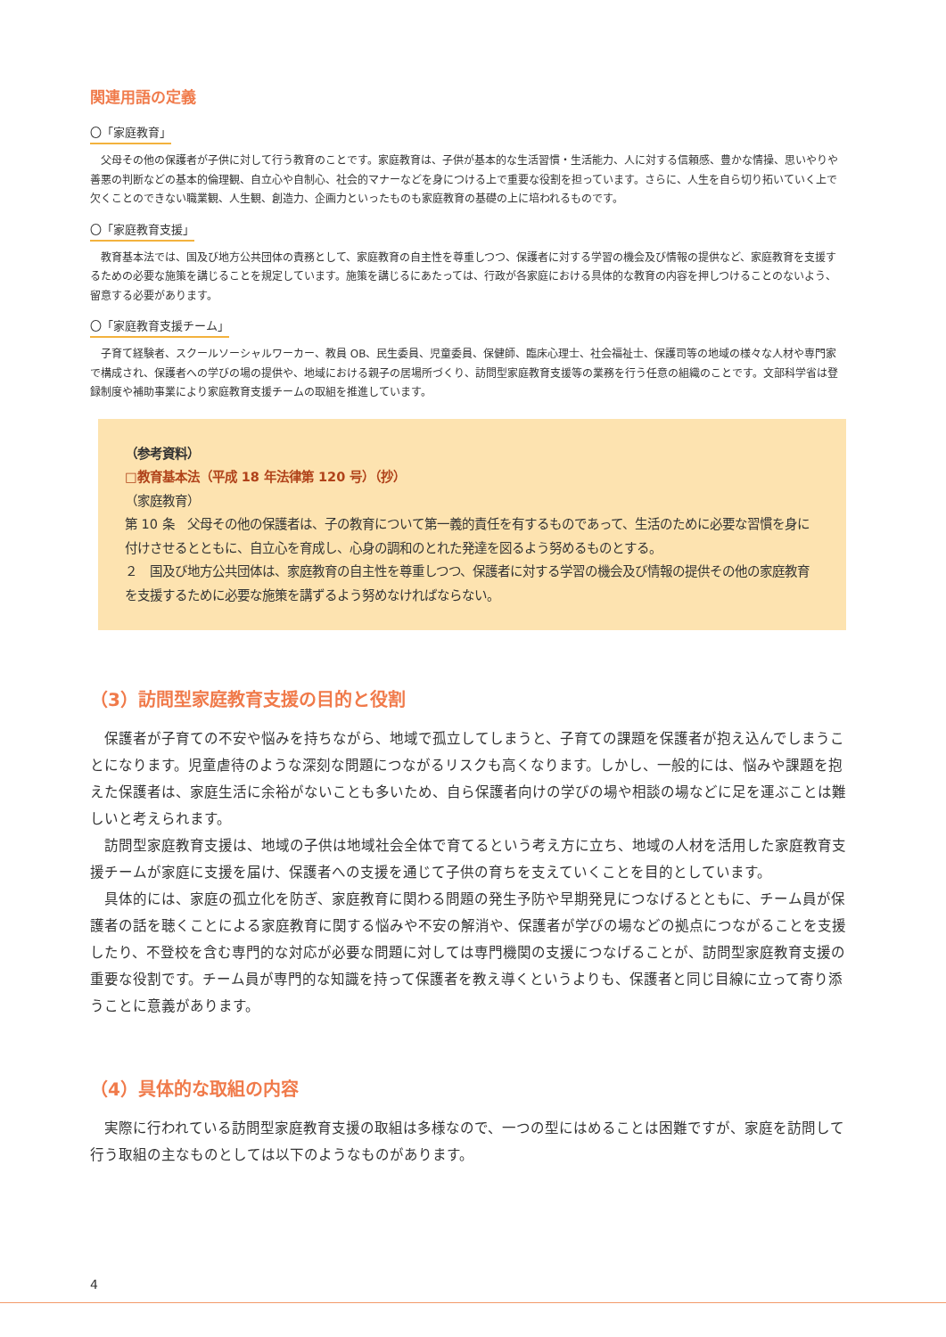関連用語の定義
〇「家庭教育」
父母その他の保護者が子供に対して行う教育のことです。家庭教育は、子供が基本的な生活習慣・生活能力、人に対する信頼感、豊かな情操、思いやりや善悪の判断などの基本的倫理観、自立心や自制心、社会的マナーなどを身につける上で重要な役割を担っています。さらに、人生を自ら切り拓いていく上で欠くことのできない職業観、人生観、創造力、企画力といったものも家庭教育の基礎の上に培われるものです。
〇「家庭教育支援」
教育基本法では、国及び地方公共団体の責務として、家庭教育の自主性を尊重しつつ、保護者に対する学習の機会及び情報の提供など、家庭教育を支援するための必要な施策を講じることを規定しています。施策を講じるにあたっては、行政が各家庭における具体的な教育の内容を押しつけることのないよう、留意する必要があります。
〇「家庭教育支援チーム」
子育て経験者、スクールソーシャルワーカー、教員 OB、民生委員、児童委員、保健師、臨床心理士、社会福祉士、保護司等の地域の様々な人材や専門家で構成され、保護者への学びの場の提供や、地域における親子の居場所づくり、訪問型家庭教育支援等の業務を行う任意の組織のことです。文部科学省は登録制度や補助事業により家庭教育支援チームの取組を推進しています。
（参考資料）
□教育基本法（平成 18 年法律第 120 号）（抄）
（家庭教育）
第 10 条　父母その他の保護者は、子の教育について第一義的責任を有するものであって、生活のために必要な習慣を身に付けさせるとともに、自立心を育成し、心身の調和のとれた発達を図るよう努めるものとする。
２　国及び地方公共団体は、家庭教育の自主性を尊重しつつ、保護者に対する学習の機会及び情報の提供その他の家庭教育を支援するために必要な施策を講ずるよう努めなければならない。
（3）訪問型家庭教育支援の目的と役割
保護者が子育ての不安や悩みを持ちながら、地域で孤立してしまうと、子育ての課題を保護者が抱え込んでしまうことになります。児童虐待のような深刻な問題につながるリスクも高くなります。しかし、一般的には、悩みや課題を抱えた保護者は、家庭生活に余裕がないことも多いため、自ら保護者向けの学びの場や相談の場などに足を運ぶことは難しいと考えられます。
訪問型家庭教育支援は、地域の子供は地域社会全体で育てるという考え方に立ち、地域の人材を活用した家庭教育支援チームが家庭に支援を届け、保護者への支援を通じて子供の育ちを支えていくことを目的としています。
具体的には、家庭の孤立化を防ぎ、家庭教育に関わる問題の発生予防や早期発見につなげるとともに、チーム員が保護者の話を聴くことによる家庭教育に関する悩みや不安の解消や、保護者が学びの場などの拠点につながることを支援したり、不登校を含む専門的な対応が必要な問題に対しては専門機関の支援につなげることが、訪問型家庭教育支援の重要な役割です。チーム員が専門的な知識を持って保護者を教え導くというよりも、保護者と同じ目線に立って寄り添うことに意義があります。
（4）具体的な取組の内容
実際に行われている訪問型家庭教育支援の取組は多様なので、一つの型にはめることは困難ですが、家庭を訪問して行う取組の主なものとしては以下のようなものがあります。
4